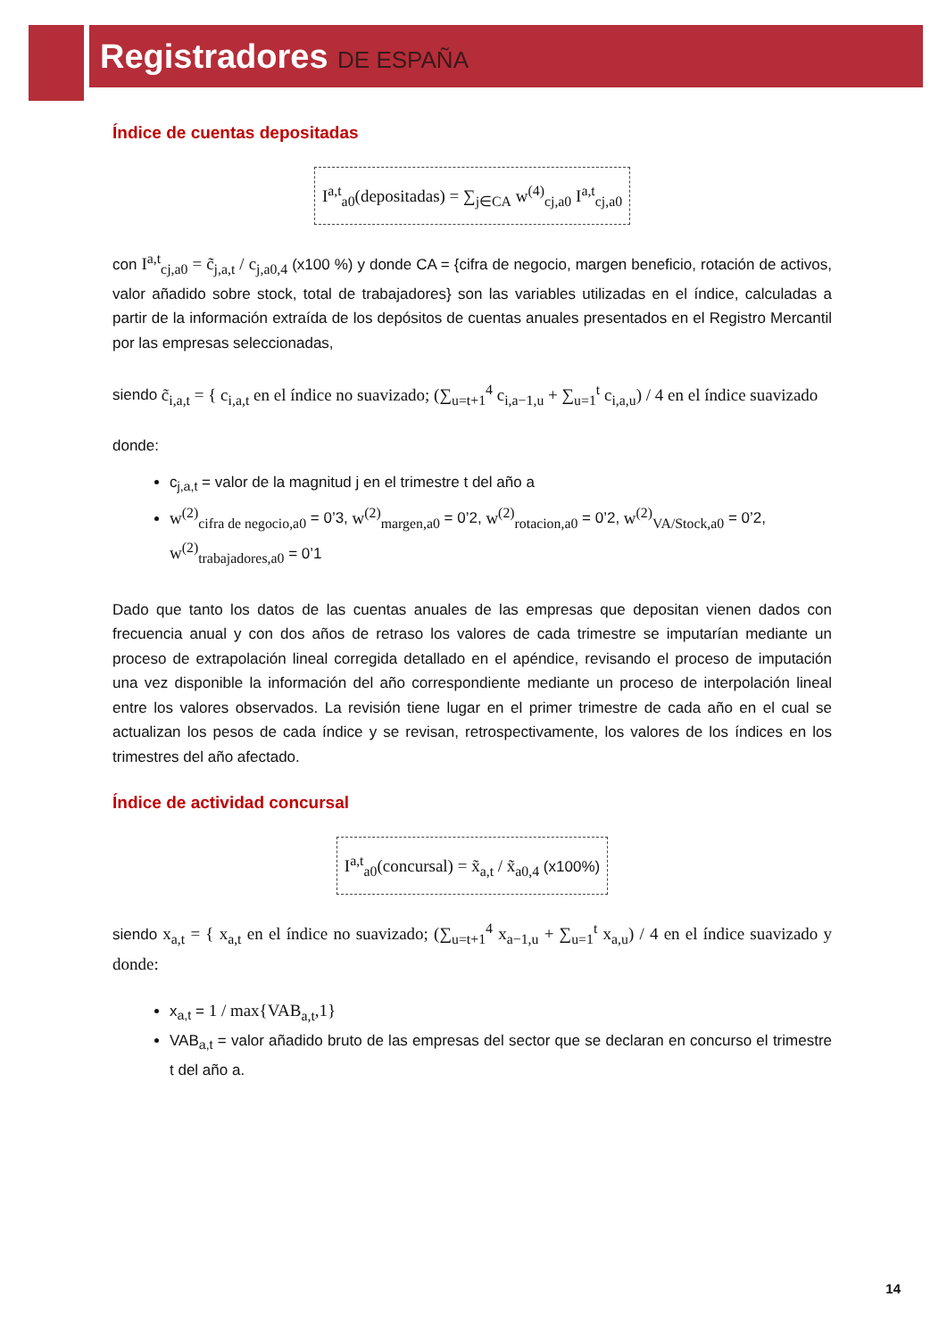Registradores DE ESPAÑA
Índice de cuentas depositadas
I<sup>a,t</sup><sub>a0</sub>(depositadas) = ∑<sub>j∈CA</sub> w<sup>(4)</sup><sub>cj,a0</sub> I<sup>a,t</sup><sub>cj,a0</sub>
con I<sup>a,t</sup><sub>cj,a0</sub> = c̃<sub>j,a,t</sub> / c<sub>j,a0,4</sub> (x100 %) y donde CA = {cifra de negocio, margen beneficio, rotación de activos, valor añadido sobre stock, total de trabajadores} son las variables utilizadas en el índice, calculadas a partir de la información extraída de los depósitos de cuentas anuales presentados en el Registro Mercantil por las empresas seleccionadas,
siendo c̃<sub>i,a,t</sub> = { c<sub>i,a,t</sub> en el índice no suavizado; (∑<sub>u=t+1</sub><sup>4</sup> c<sub>i,a−1,u</sub> + ∑<sub>u=1</sub><sup>t</sup> c<sub>i,a,u</sub>) / 4 en el índice suavizado
donde:
c<sub>j,a,t</sub> = valor de la magnitud j en el trimestre t del año a
w<sup>(2)</sup><sub>cifra de negocio,a0</sub> = 0’3, w<sup>(2)</sup><sub>margen,a0</sub> = 0’2, w<sup>(2)</sup><sub>rotacion,a0</sub> = 0’2, w<sup>(2)</sup><sub>VA/Stock,a0</sub> = 0’2, w<sup>(2)</sup><sub>trabajadores,a0</sub> = 0’1
Dado que tanto los datos de las cuentas anuales de las empresas que depositan vienen dados con frecuencia anual y con dos años de retraso los valores de cada trimestre se imputarían mediante un proceso de extrapolación lineal corregida detallado en el apéndice, revisando el proceso de imputación una vez disponible la información del año correspondiente mediante un proceso de interpolación lineal entre los valores observados. La revisión tiene lugar en el primer trimestre de cada año en el cual se actualizan los pesos de cada índice y se revisan, retrospectivamente, los valores de los índices en los trimestres del año afectado.
Índice de actividad concursal
I<sup>a,t</sup><sub>a0</sub>(concursal) = x̃<sub>a,t</sub> / x̃<sub>a0,4</sub> (x100%)
siendo x<sub>a,t</sub> = { x<sub>a,t</sub> en el índice no suavizado; (∑<sub>u=t+1</sub><sup>4</sup> x<sub>a−1,u</sub> + ∑<sub>u=1</sub><sup>t</sup> x<sub>a,u</sub>) / 4 en el índice suavizado y donde:
x<sub>a,t</sub> = 1 / max{VAB<sub>a,t</sub>,1}
VAB<sub>a,t</sub> = valor añadido bruto de las empresas del sector que se declaran en concurso el trimestre t del año a.
14